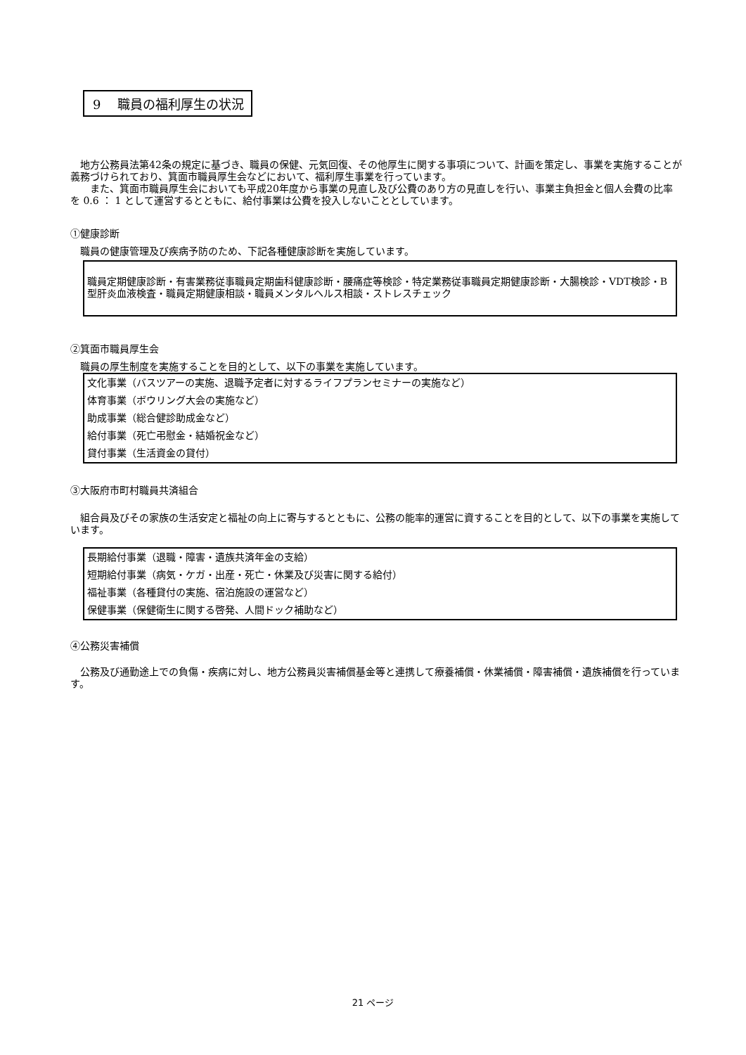9　 職員の福利厚生の状況
　地方公務員法第42条の規定に基づき、職員の保健、元気回復、その他厚生に関する事項について、計画を策定し、事業を実施することが義務づけられており、箕面市職員厚生会などにおいて、福利厚生事業を行っています。
　　また、箕面市職員厚生会においても平成20年度から事業の見直し及び公費のあり方の見直しを行い、事業主負担金と個人会費の比率を 0.6 ： 1 として運営するとともに、給付事業は公費を投入しないこととしています。
①健康診断
　職員の健康管理及び疾病予防のため、下記各種健康診断を実施しています。
職員定期健康診断・有害業務従事職員定期歯科健康診断・腰痛症等検診・特定業務従事職員定期健康診断・大腸検診・VDT検診・B型肝炎血液検査・職員定期健康相談・職員メンタルヘルス相談・ストレスチェック
②箕面市職員厚生会
　職員の厚生制度を実施することを目的として、以下の事業を実施しています。
文化事業（バスツアーの実施、退職予定者に対するライフプランセミナーの実施など）
体育事業（ボウリング大会の実施など）
助成事業（総合健診助成金など）
給付事業（死亡弔慰金・結婚祝金など）
貸付事業（生活資金の貸付）
③大阪府市町村職員共済組合
　組合員及びその家族の生活安定と福祉の向上に寄与するとともに、公務の能率的運営に資することを目的として、以下の事業を実施しています。
長期給付事業（退職・障害・遺族共済年金の支給）
短期給付事業（病気・ケガ・出産・死亡・休業及び災害に関する給付）
福祉事業（各種貸付の実施、宿泊施設の運営など）
保健事業（保健衛生に関する啓発、人間ドック補助など）
④公務災害補償
　公務及び通勤途上での負傷・疾病に対し、地方公務員災害補償基金等と連携して療養補償・休業補償・障害補償・遺族補償を行っています。
21 ページ